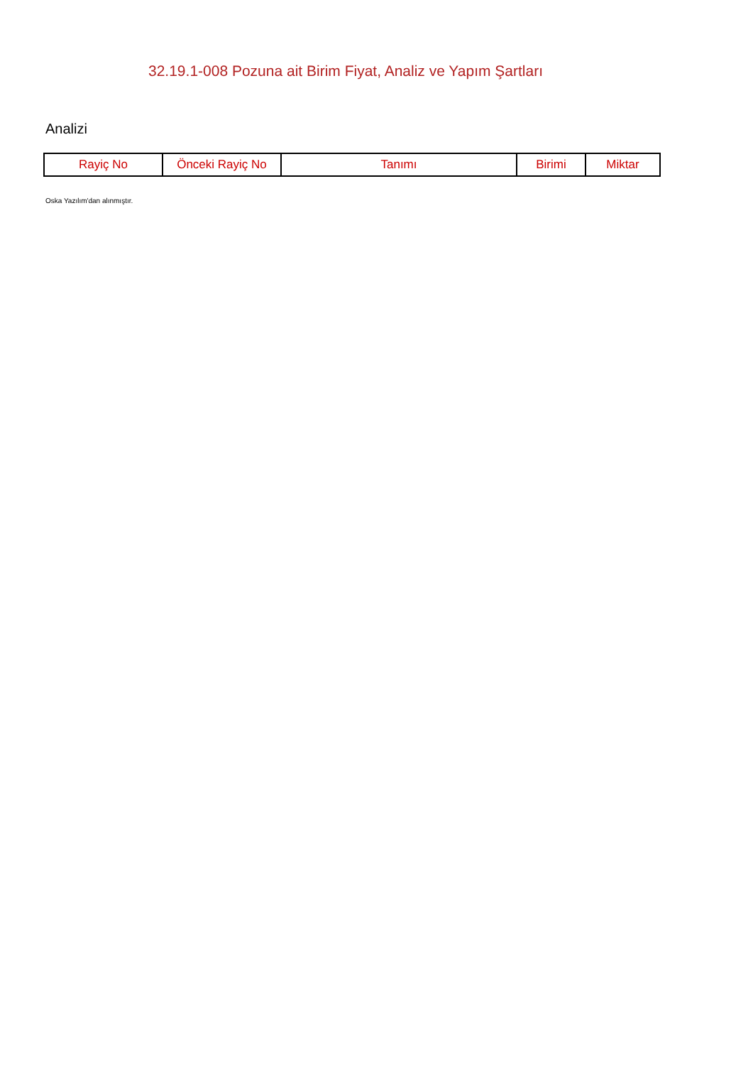32.19.1-008 Pozuna ait Birim Fiyat, Analiz ve Yapım Şartları
Analizi
| Rayiç No | Önceki Rayiç No | Tanımı | Birimi | Miktar |
| --- | --- | --- | --- | --- |
Oska Yazılım'dan alınmıştır.